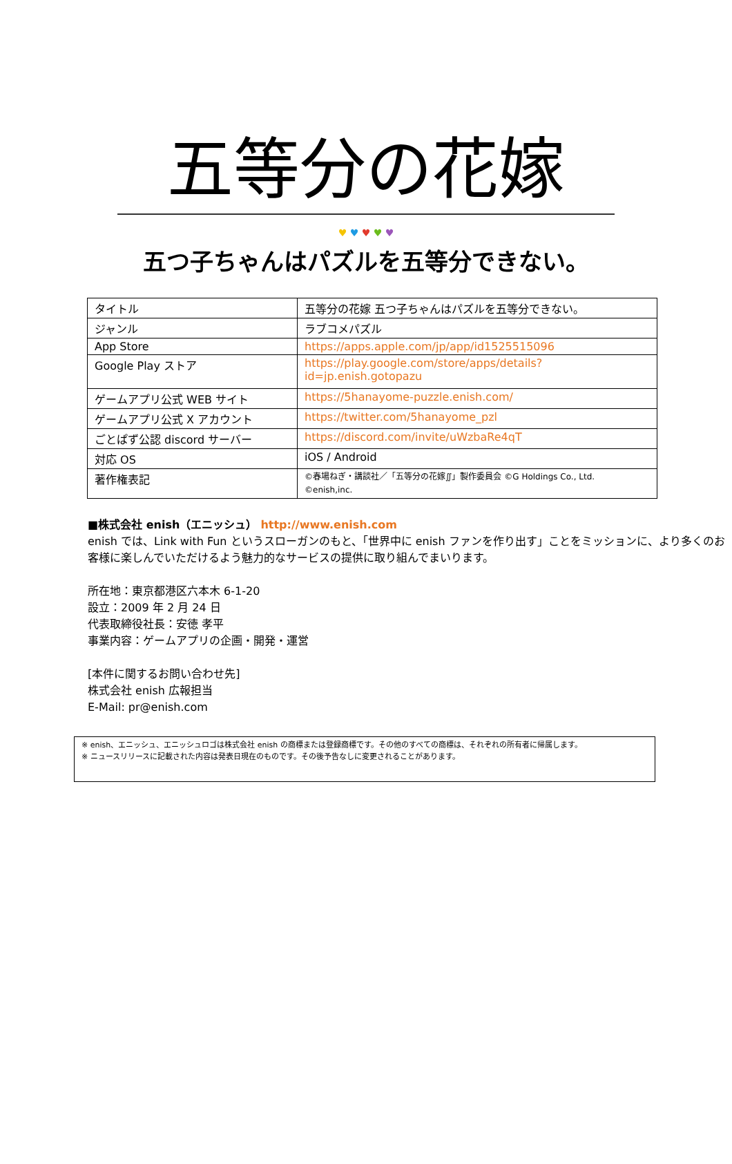五等分の花嫁
♥ ♥ ♥ ♥ ♥
五つ子ちゃんはパズルを五等分できない。
| タイトル | 五等分の花嫁 五つ子ちゃんはパズルを五等分できない。 |
| ジャンル | ラブコメパズル |
| App Store | https://apps.apple.com/jp/app/id1525515096 |
| Google Play ストア | https://play.google.com/store/apps/details?id=jp.enish.gotopazu |
| ゲームアプリ公式 WEB サイト | https://5hanayome-puzzle.enish.com/ |
| ゲームアプリ公式 X アカウント | https://twitter.com/5hanayome_pzl |
| ごとぱず公認 discord サーバー | https://discord.com/invite/uWzbaRe4qT |
| 対応 OS | iOS / Android |
| 著作権表記 | ©春場ねぎ・講談社／「五等分の花嫁∬」製作委員会 ©G Holdings Co., Ltd. ©enish,inc. |
■株式会社 enish（エニッシュ） http://www.enish.com
enish では、Link with Fun というスローガンのもと、「世界中に enish ファンを作り出す」ことをミッションに、より多くのお客様に楽しんでいただけるよう魅力的なサービスの提供に取り組んでまいります。
所在地：東京都港区六本木 6-1-20
設立：2009 年 2 月 24 日
代表取締役社長：安徳 孝平
事業内容：ゲームアプリの企画・開発・運営
[本件に関するお問い合わせ先]
株式会社 enish 広報担当
E-Mail: pr@enish.com
※ enish、エニッシュ、エニッシュロゴは株式会社 enish の商標または登録商標です。その他のすべての商標は、それぞれの所有者に帰属します。
※ ニュースリリースに記載された内容は発表日現在のものです。その後予告なしに変更されることがあります。